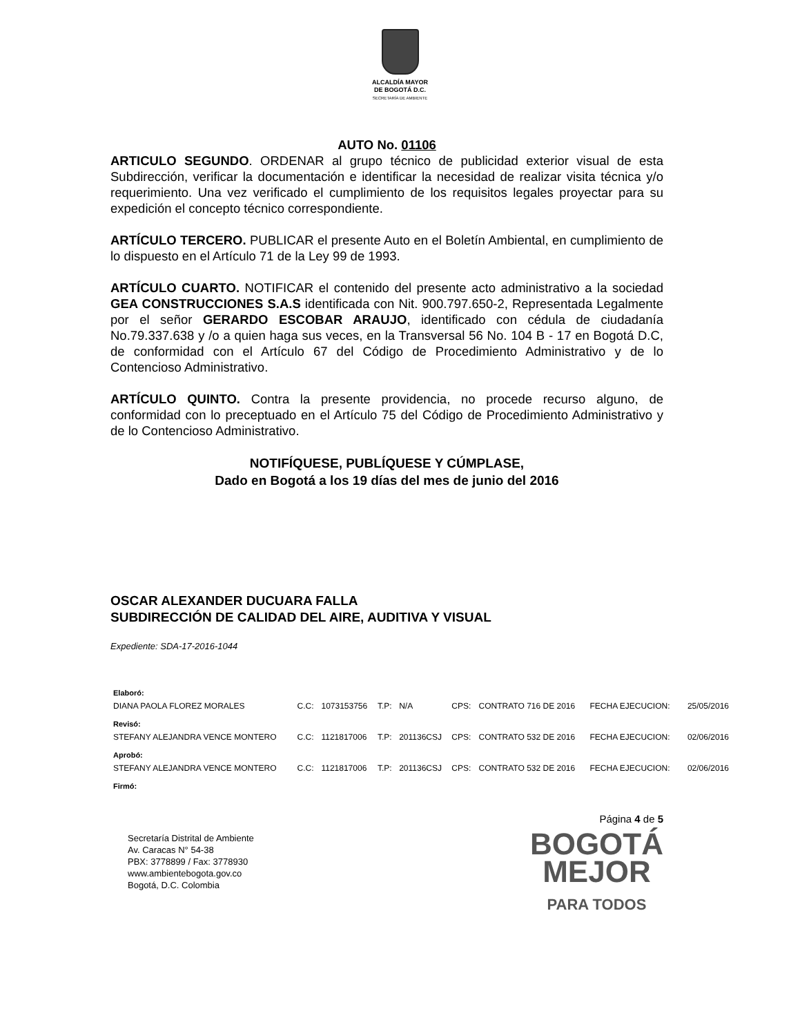ALCALDÍA MAYOR
DE BOGOTÁ D.C.
SECRETARÍA DE AMBIENTE
AUTO No. 01106
ARTICULO SEGUNDO. ORDENAR al grupo técnico de publicidad exterior visual de esta Subdirección, verificar la documentación e identificar la necesidad de realizar visita técnica y/o requerimiento. Una vez verificado el cumplimiento de los requisitos legales proyectar para su expedición el concepto técnico correspondiente.
ARTÍCULO TERCERO. PUBLICAR el presente Auto en el Boletín Ambiental, en cumplimiento de lo dispuesto en el Artículo 71 de la Ley 99 de 1993.
ARTÍCULO CUARTO. NOTIFICAR el contenido del presente acto administrativo a la sociedad GEA CONSTRUCCIONES S.A.S identificada con Nit. 900.797.650-2, Representada Legalmente por el señor GERARDO ESCOBAR ARAUJO, identificado con cédula de ciudadanía No.79.337.638 y /o a quien haga sus veces, en la Transversal 56 No. 104 B - 17 en Bogotá D.C, de conformidad con el Artículo 67 del Código de Procedimiento Administrativo y de lo Contencioso Administrativo.
ARTÍCULO QUINTO. Contra la presente providencia, no procede recurso alguno, de conformidad con lo preceptuado en el Artículo 75 del Código de Procedimiento Administrativo y de lo Contencioso Administrativo.
NOTIFÍQUESE, PUBLÍQUESE Y CÚMPLASE,
Dado en Bogotá a los 19 días del mes de junio del 2016
OSCAR ALEXANDER DUCUARA FALLA
SUBDIRECCIÓN DE CALIDAD DEL AIRE, AUDITIVA Y VISUAL
Expediente: SDA-17-2016-1044
| Elaboró: | | | | | | | | |
| DIANA PAOLA FLOREZ MORALES | C.C: | 1073153756 | T.P: | N/A | CPS: | CONTRATO 716 DE 2016 | FECHA EJECUCION: | 25/05/2016 |
| Revisó: | | | | | | | | |
| STEFANY ALEJANDRA VENCE MONTERO | C.C: | 1121817006 | T.P: | 201136CSJ | CPS: | CONTRATO 532 DE 2016 | FECHA EJECUCION: | 02/06/2016 |
| Aprobó: | | | | | | | | |
| STEFANY ALEJANDRA VENCE MONTERO | C.C: | 1121817006 | T.P: | 201136CSJ | CPS: | CONTRATO 532 DE 2016 | FECHA EJECUCION: | 02/06/2016 |
| Firmó: | | | | | | | | |
Secretaría Distrital de Ambiente
Av. Caracas N° 54-38
PBX: 3778899 / Fax: 3778930
www.ambientebogota.gov.co
Bogotá, D.C. Colombia
Página 4 de 5
BOGOTÁ
MEJOR
PARA TODOS